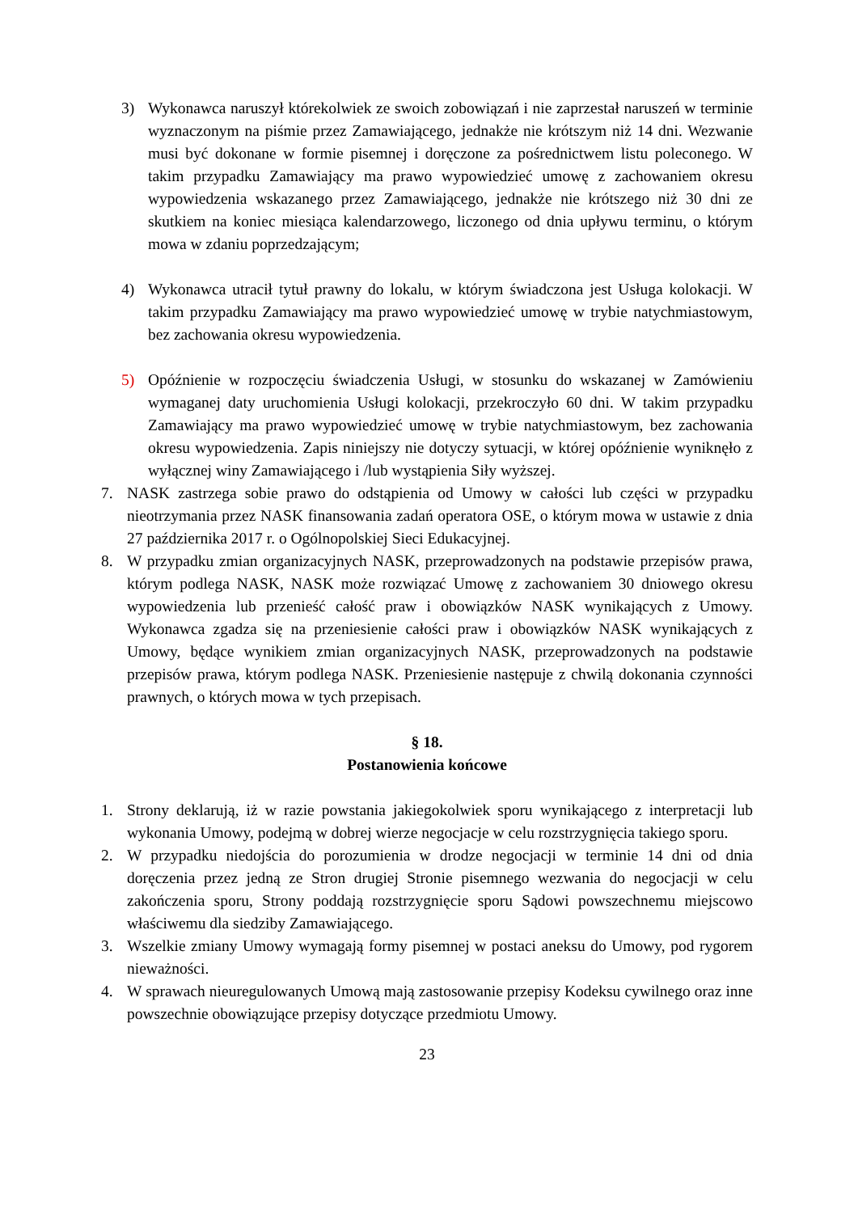3) Wykonawca naruszył którekolwiek ze swoich zobowiązań i nie zaprzestał naruszeń w terminie wyznaczonym na piśmie przez Zamawiającego, jednakże nie krótszym niż 14 dni. Wezwanie musi być dokonane w formie pisemnej i doręczone za pośrednictwem listu poleconego. W takim przypadku Zamawiający ma prawo wypowiedzieć umowę z zachowaniem okresu wypowiedzenia wskazanego przez Zamawiającego, jednakże nie krótszego niż 30 dni ze skutkiem na koniec miesiąca kalendarzowego, liczonego od dnia upływu terminu, o którym mowa w zdaniu poprzedzającym;
4) Wykonawca utracił tytuł prawny do lokalu, w którym świadczona jest Usługa kolokacji. W takim przypadku Zamawiający ma prawo wypowiedzieć umowę w trybie natychmiastowym, bez zachowania okresu wypowiedzenia.
5) Opóźnienie w rozpoczęciu świadczenia Usługi, w stosunku do wskazanej w Zamówieniu wymaganej daty uruchomienia Usługi kolokacji, przekroczyło 60 dni. W takim przypadku Zamawiający ma prawo wypowiedzieć umowę w trybie natychmiastowym, bez zachowania okresu wypowiedzenia. Zapis niniejszy nie dotyczy sytuacji, w której opóźnienie wyniknęło z wyłącznej winy Zamawiającego i /lub wystąpienia Siły wyższej.
7. NASK zastrzega sobie prawo do odstąpienia od Umowy w całości lub części w przypadku nieotrzymania przez NASK finansowania zadań operatora OSE, o którym mowa w ustawie z dnia 27 października 2017 r. o Ogólnopolskiej Sieci Edukacyjnej.
8. W przypadku zmian organizacyjnych NASK, przeprowadzonych na podstawie przepisów prawa, którym podlega NASK, NASK może rozwiązać Umowę z zachowaniem 30 dniowego okresu wypowiedzenia lub przenieść całość praw i obowiązków NASK wynikających z Umowy. Wykonawca zgadza się na przeniesienie całości praw i obowiązków NASK wynikających z Umowy, będące wynikiem zmian organizacyjnych NASK, przeprowadzonych na podstawie przepisów prawa, którym podlega NASK. Przeniesienie następuje z chwilą dokonania czynności prawnych, o których mowa w tych przepisach.
§ 18.
Postanowienia końcowe
1. Strony deklarują, iż w razie powstania jakiegokolwiek sporu wynikającego z interpretacji lub wykonania Umowy, podejmą w dobrej wierze negocjacje w celu rozstrzygnięcia takiego sporu.
2. W przypadku niedojścia do porozumienia w drodze negocjacji w terminie 14 dni od dnia doręczenia przez jedną ze Stron drugiej Stronie pisemnego wezwania do negocjacji w celu zakończenia sporu, Strony poddają rozstrzygnięcie sporu Sądowi powszechnemu miejscowo właściwemu dla siedziby Zamawiającego.
3. Wszelkie zmiany Umowy wymagają formy pisemnej w postaci aneksu do Umowy, pod rygorem nieważności.
4. W sprawach nieuregulowanych Umową mają zastosowanie przepisy Kodeksu cywilnego oraz inne powszechnie obowiązujące przepisy dotyczące przedmiotu Umowy.
23